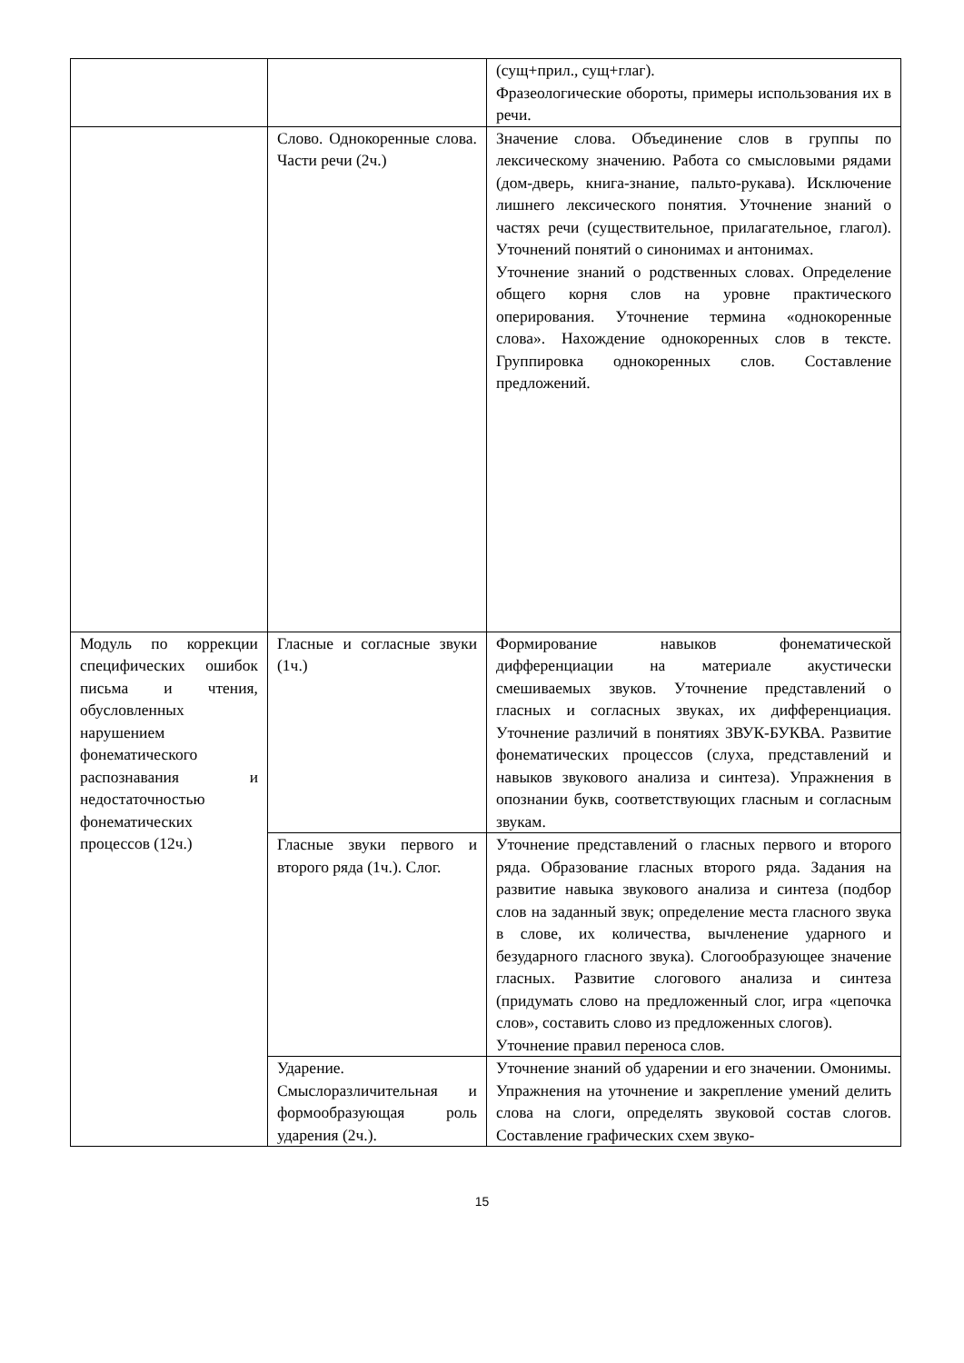| | | (сущ+прил., сущ+глаг). Фразеологические обороты, примеры использования их в речи. |
| | Слово. Однокоренные слова. Части речи (2ч.) | Значение слова. Объединение слов в группы по лексическому значению. Работа со смысловыми рядами (дом-дверь, книга-знание, пальто-рукава). Исключение лишнего лексического понятия. Уточнение знаний о частях речи (существительное, прилагательное, глагол). Уточнений понятий о синонимах и антонимах. Уточнение знаний о родственных словах. Определение общего корня слов на уровне практического оперирования. Уточнение термина «однокоренные слова». Нахождение однокоренных слов в тексте. Группировка однокоренных слов. Составление предложений. |
| Модуль по коррекции специфических ошибок письма и чтения, обусловленных нарушением фонематического распознавания и недостаточностью фонематических процессов (12ч.) | Гласные и согласные звуки (1ч.) | Формирование навыков фонематической дифференциации на материале акустически смешиваемых звуков. Уточнение представлений о гласных и согласных звуках, их дифференциация. Уточнение различий в понятиях ЗВУК-БУКВА. Развитие фонематических процессов (слуха, представлений и навыков звукового анализа и синтеза). Упражнения в опознании букв, соответствующих гласным и согласным звукам. |
| | Гласные звуки первого и второго ряда (1ч.). Слог. | Уточнение представлений о гласных первого и второго ряда. Образование гласных второго ряда. Задания на развитие навыка звукового анализа и синтеза (подбор слов на заданный звук; определение места гласного звука в слове, их количества, вычленение ударного и безударного гласного звука). Слогообразующее значение гласных. Развитие слогового анализа и синтеза (придумать слово на предложенный слог, игра «цепочка слов», составить слово из предложенных слогов). Уточнение правил переноса слов. |
| | Ударение. Смыслоразличительная и формообразующая роль ударения (2ч.). | Уточнение знаний об ударении и его значении. Омонимы. Упражнения на уточнение и закрепление умений делить слова на слоги, определять звуковой состав слогов. Составление графических схем звуко- |
15